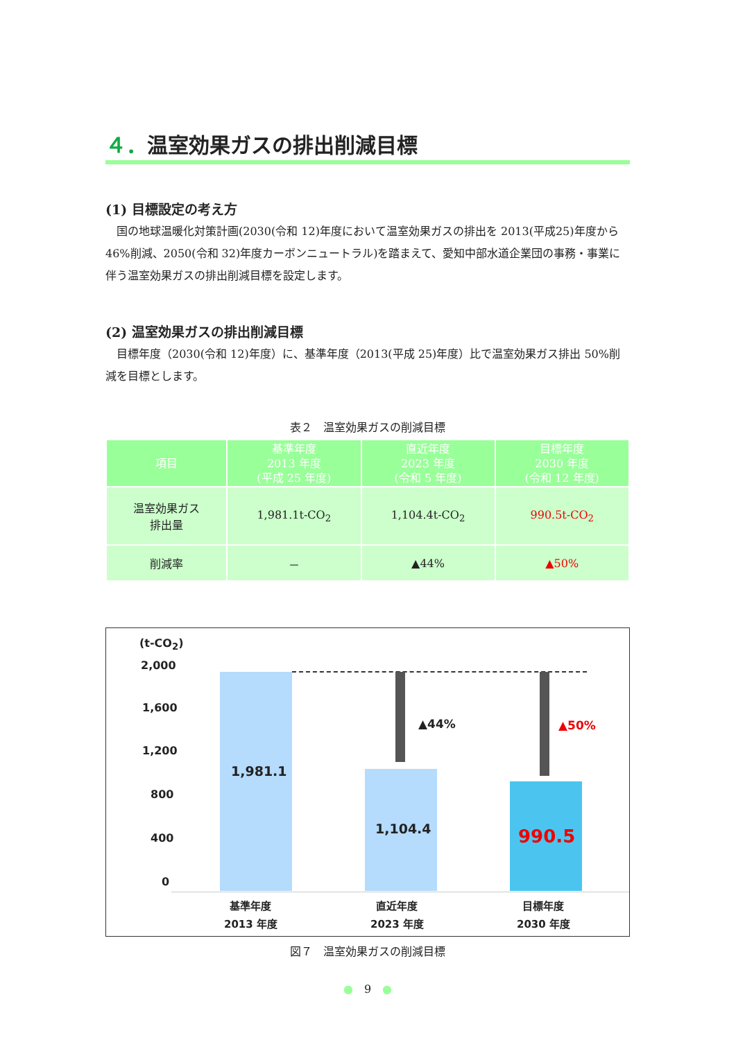４．温室効果ガスの排出削減目標
(1) 目標設定の考え方
国の地球温暖化対策計画(2030(令和 12)年度において温室効果ガスの排出を 2013(平成25)年度から 46%削減、2050(令和 32)年度カーボンニュートラル)を踏まえて、愛知中部水道企業団の事務・事業に伴う温室効果ガスの排出削減目標を設定します。
(2) 温室効果ガスの排出削減目標
目標年度（2030(令和 12)年度）に、基準年度（2013(平成 25)年度）比で温室効果ガス排出 50%削減を目標とします。
表２　温室効果ガスの削減目標
| 項目 | 基準年度 2013 年度 (平成 25 年度) | 直近年度 2023 年度 (令和 5 年度) | 目標年度 2030 年度 (令和 12 年度) |
| --- | --- | --- | --- |
| 温室効果ガス 排出量 | 1,981.1t-CO<sub>2</sub> | 1,104.4t-CO<sub>2</sub> | 990.5t-CO<sub>2</sub> |
| 削減率 | － | ▲44% | ▲50% |
(t-CO<sub>2</sub>)
2,000
1,600
1,200
800
400
0
1,981.1
▲44% ▲50%
1,104.4 990.5
基準年度
2013 年度
直近年度
2023 年度
目標年度
2030 年度
図７　温室効果ガスの削減目標
●　9　●